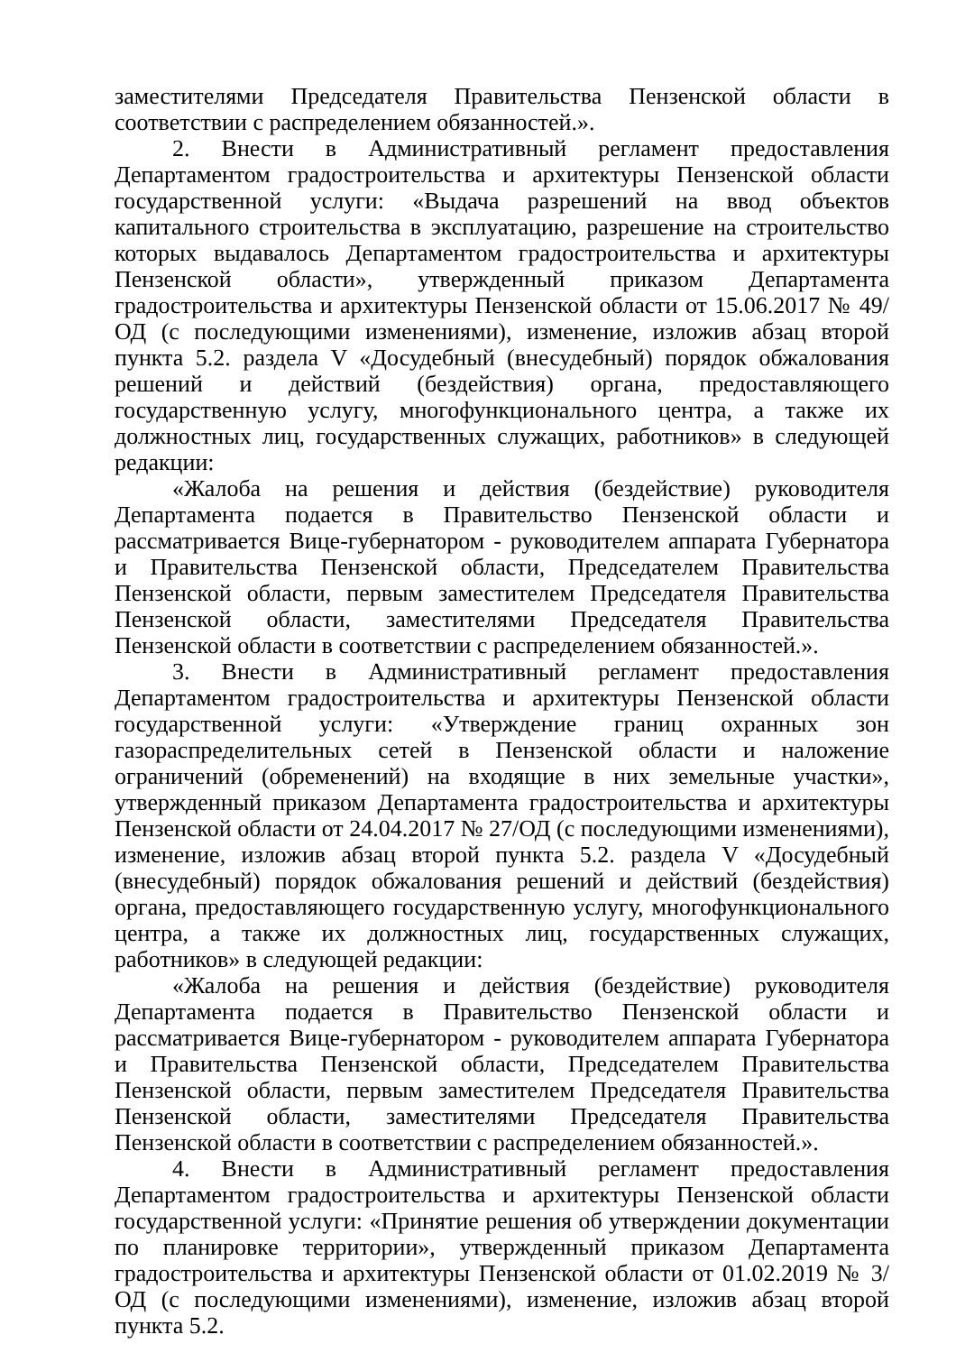заместителями Председателя Правительства Пензенской области в соответствии с распределением обязанностей.».
2. Внести в Административный регламент предоставления Департаментом градостроительства и архитектуры Пензенской области государственной услуги: «Выдача разрешений на ввод объектов капитального строительства в эксплуатацию, разрешение на строительство которых выдавалось Департаментом градостроительства и архитектуры Пензенской области», утвержденный приказом Департамента градостроительства и архитектуры Пензенской области от 15.06.2017 № 49/ОД (с последующими изменениями), изменение, изложив абзац второй пункта 5.2. раздела V «Досудебный (внесудебный) порядок обжалования решений и действий (бездействия) органа, предоставляющего государственную услугу, многофункционального центра, а также их должностных лиц, государственных служащих, работников» в следующей редакции:
«Жалоба на решения и действия (бездействие) руководителя Департамента подается в Правительство Пензенской области и рассматривается Вице-губернатором - руководителем аппарата Губернатора и Правительства Пензенской области, Председателем Правительства Пензенской области, первым заместителем Председателя Правительства Пензенской области, заместителями Председателя Правительства Пензенской области в соответствии с распределением обязанностей.».
3. Внести в Административный регламент предоставления Департаментом градостроительства и архитектуры Пензенской области государственной услуги: «Утверждение границ охранных зон газораспределительных сетей в Пензенской области и наложение ограничений (обременений) на входящие в них земельные участки», утвержденный приказом Департамента градостроительства и архитектуры Пензенской области от 24.04.2017 № 27/ОД (с последующими изменениями), изменение, изложив абзац второй пункта 5.2. раздела V «Досудебный (внесудебный) порядок обжалования решений и действий (бездействия) органа, предоставляющего государственную услугу, многофункционального центра, а также их должностных лиц, государственных служащих, работников» в следующей редакции:
«Жалоба на решения и действия (бездействие) руководителя Департамента подается в Правительство Пензенской области и рассматривается Вице-губернатором - руководителем аппарата Губернатора и Правительства Пензенской области, Председателем Правительства Пензенской области, первым заместителем Председателя Правительства Пензенской области, заместителями Председателя Правительства Пензенской области в соответствии с распределением обязанностей.».
4. Внести в Административный регламент предоставления Департаментом градостроительства и архитектуры Пензенской области государственной услуги: «Принятие решения об утверждении документации по планировке территории», утвержденный приказом Департамента градостроительства и архитектуры Пензенской области от 01.02.2019 № 3/ОД (с последующими изменениями), изменение, изложив абзац второй пункта 5.2.